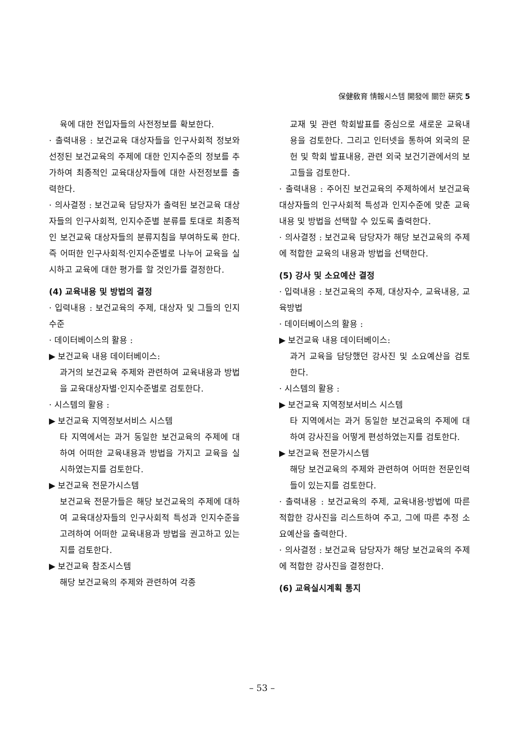保健敎育 情報시스템 開發에 關한 硏究 5
육에 대한 전입자들의 사전정보를 확보한다.
· 출력내용 : 보건교육 대상자들을 인구사회적 정보와 선정된 보건교육의 주제에 대한 인지수준의 정보를 추가하여 최종적인 교육대상자들에 대한 사전정보를 출력한다.
· 의사결정 : 보건교육 담당자가 출력된 보건교육 대상자들의 인구사회적, 인지수준별 분류를 토대로 최종적인 보건교육 대상자들의 분류지침을 부여하도록 한다. 즉 어떠한 인구사회적·인지수준별로 나누어 교육을 실시하고 교육에 대한 평가를 할 것인가를 결정한다.
(4) 교육내용 및 방법의 결정
· 입력내용 : 보건교육의 주제, 대상자 및 그들의 인지수준
· 데이터베이스의 활용 :
▶ 보건교육 내용 데이터베이스:
과거의 보건교육 주제와 관련하여 교육내용과 방법을 교육대상자별·인지수준별로 검토한다.
· 시스템의 활용 :
▶ 보건교육 지역정보서비스 시스템
타 지역에서는 과거 동일한 보건교육의 주제에 대하여 어떠한 교육내용과 방법을 가지고 교육을 실시하였는지를 검토한다.
▶ 보건교육 전문가시스템
보건교육 전문가들은 해당 보건교육의 주제에 대하여 교육대상자들의 인구사회적 특성과 인지수준을 고려하여 어떠한 교육내용과 방법을 권고하고 있는지를 검토한다.
▶ 보건교육 참조시스템
해당 보건교육의 주제와 관련하여 각종
교재 및 관련 학회발표를 중심으로 새로운 교육내용을 검토한다. 그리고 인터넷을 통하여 외국의 문헌 및 학회 발표내용, 관련 외국 보건기관에서의 보고들을 검토한다.
· 출력내용 : 주어진 보건교육의 주제하에서 보건교육 대상자들의 인구사회적 특성과 인지수준에 맞춘 교육내용 및 방법을 선택할 수 있도록 출력한다.
· 의사결정 : 보건교육 담당자가 해당 보건교육의 주제에 적합한 교육의 내용과 방법을 선택한다.
(5) 강사 및 소요예산 결정
· 입력내용 : 보건교육의 주제, 대상자수, 교육내용, 교육방법
· 데이터베이스의 활용 :
▶ 보건교육 내용 데이터베이스:
과거 교육을 담당했던 강사진 및 소요예산을 검토한다.
· 시스템의 활용 :
▶ 보건교육 지역정보서비스 시스템
타 지역에서는 과거 동일한 보건교육의 주제에 대하여 강사진을 어떻게 편성하였는지를 검토한다.
▶ 보건교육 전문가시스템
해당 보건교육의 주제와 관련하여 어떠한 전문인력들이 있는지를 검토한다.
· 출력내용 : 보건교육의 주제, 교육내용·방법에 따른 적합한 강사진을 리스트하여 주고, 그에 따른 추정 소요예산을 출력한다.
· 의사결정 : 보건교육 담당자가 해당 보건교육의 주제에 적합한 강사진을 결정한다.
(6) 교육실시계획 통지
– 53 –